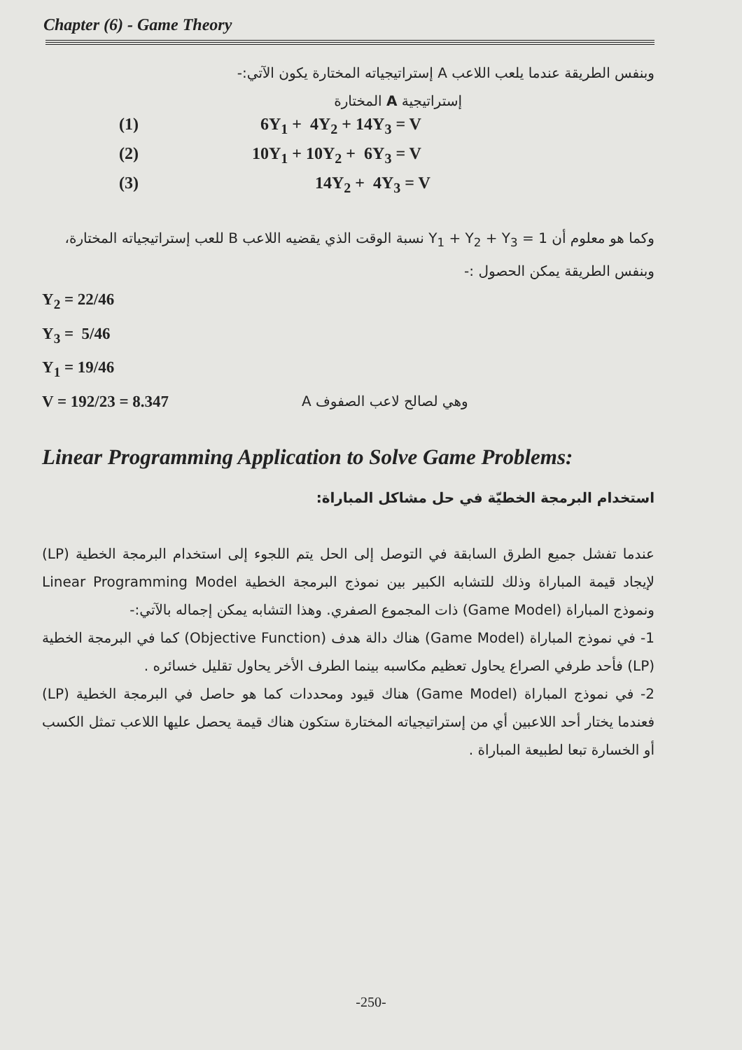Chapter (6) - Game Theory
وبنفس الطريقة عندما يلعب اللاعب A إستراتيجياته المختارة يكون الآتي:-
إستراتيجية A المختارة
(1) 6Y<sub>1</sub> + 4Y<sub>2</sub> + 14Y<sub>3</sub> = V
(2) 10Y<sub>1</sub> + 10Y<sub>2</sub> + 6Y<sub>3</sub> = V
(3) 14Y<sub>2</sub> + 4Y<sub>3</sub> = V
وكما هو معلوم أن Y<sub>1</sub> + Y<sub>2</sub> + Y<sub>3</sub> = 1 نسبة الوقت الذي يقضيه اللاعب B للعب إستراتيجياته المختارة، وبنفس الطريقة يمكن الحصول :-
Y<sub>2</sub> = 22/46
Y<sub>3</sub> = 5/46
Y<sub>1</sub> = 19/46
V = 192/23 = 8.347 وهي لصالح لاعب الصفوف A
Linear Programming Application to Solve Game Problems:
استخدام البرمجة الخطيّة في حل مشاكل المباراة:
عندما تفشل جميع الطرق السابقة في التوصل إلى الحل يتم اللجوء إلى استخدام البرمجة الخطية (LP) لإيجاد قيمة المباراة وذلك للتشابه الكبير بين نموذج البرمجة الخطية Linear Programming Model ونموذج المباراة (Game Model) ذات المجموع الصفري. وهذا التشابه يمكن إجماله بالآتي:-
1- في نموذج المباراة (Game Model) هناك دالة هدف (Objective Function) كما في البرمجة الخطية (LP) فأحد طرفي الصراع يحاول تعظيم مكاسبه بينما الطرف الأخر يحاول تقليل خسائره .
2- في نموذج المباراة (Game Model) هناك قيود ومحددات كما هو حاصل في البرمجة الخطية (LP) فعندما يختار أحد اللاعبين أي من إستراتيجياته المختارة ستكون هناك قيمة يحصل عليها اللاعب تمثل الكسب أو الخسارة تبعا لطبيعة المباراة .
-250-